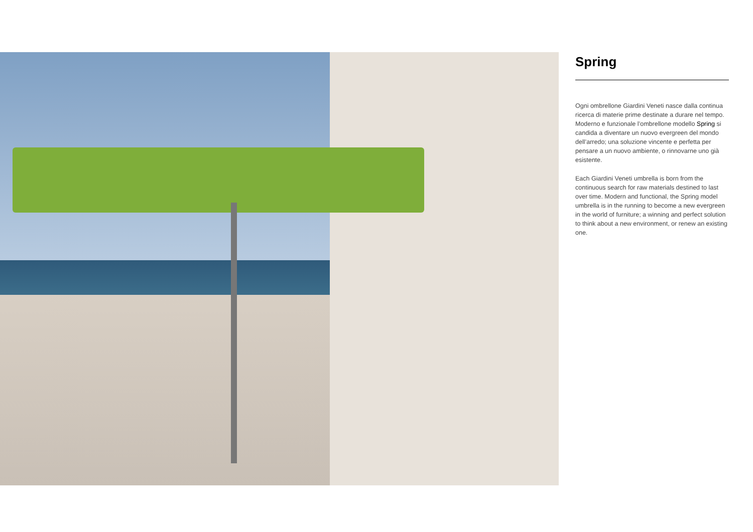Spring
Ogni ombrellone Giardini Veneti nasce dalla continua ricerca di materie prime destinate a durare nel tempo. Moderno e funzionale l’ombrellone modello Spring si candida a diventare un nuovo evergreen del mondo dell’arredo; una soluzione vincente e perfetta per pensare a un nuovo ambiente, o rinnovarne uno già esistente.
Each Giardini Veneti umbrella is born from the continuous search for raw materials destined to last over time. Modern and functional, the Spring model umbrella is in the running to become a new evergreen in the world of furniture; a winning and perfect solution to think about a new environment, or renew an existing one.